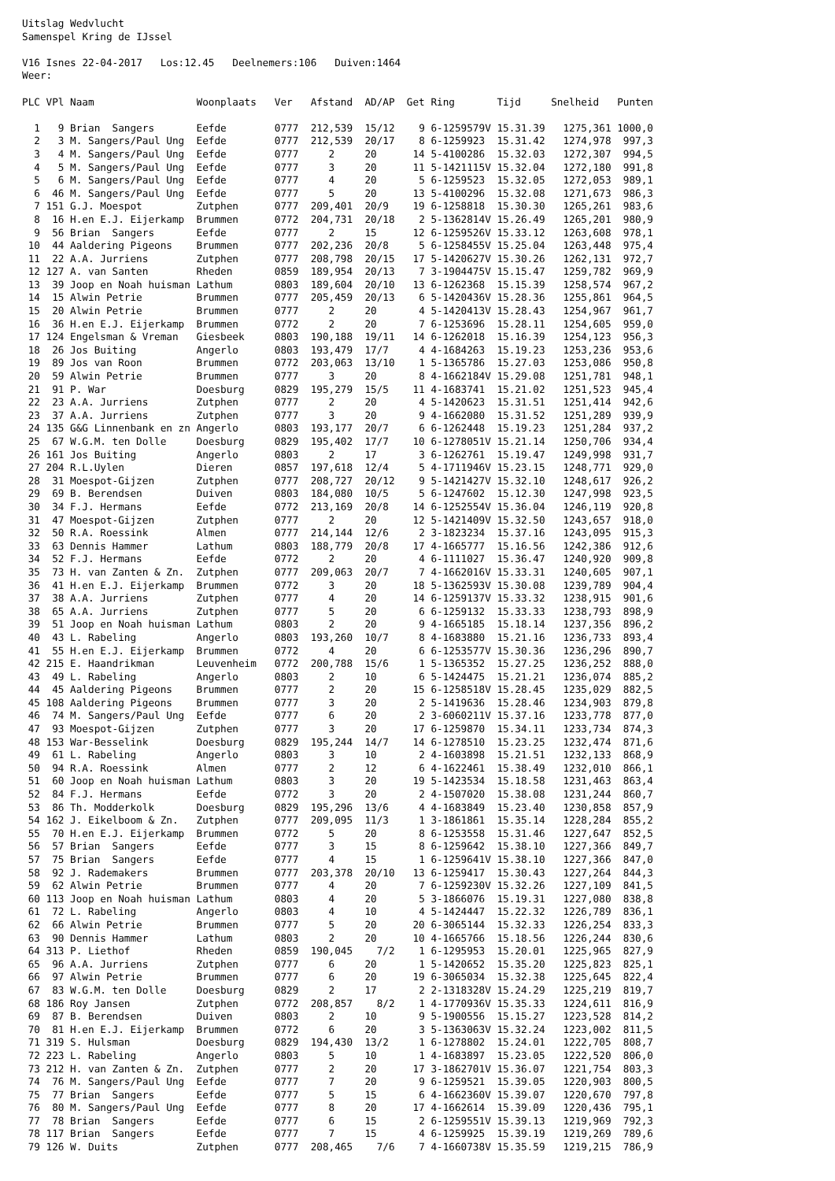Uitslag Wedvlucht Samenspel Kring de IJssel V16 Isnes 22-04-2017 Los:12.45 Deelnemers:106 Duiven:1464 Weer:
| PLC | VPl | Naam | Woonplaats | Ver | Afstand | AD/AP | Get | Ring | Tijd | Snelheid | Punten |
| --- | --- | --- | --- | --- | --- | --- | --- | --- | --- | --- | --- |
| 1 | 9 | Brian Sangers | Eefde | 0777 | 212,539 | 15/12 | 9 | 6-1259579V | 15.31.39 | 1275,361 | 1000,0 |
| 2 | 3 | M. Sangers/Paul Ung | Eefde | 0777 | 212,539 | 20/17 | 8 | 6-1259923 | 15.31.42 | 1274,978 | 997,3 |
| 3 | 4 | M. Sangers/Paul Ung | Eefde | 0777 | 2 | 20 | 14 | 5-4100286 | 15.32.03 | 1272,307 | 994,5 |
| 4 | 5 | M. Sangers/Paul Ung | Eefde | 0777 | 3 | 20 | 11 | 5-1421115V | 15.32.04 | 1272,180 | 991,8 |
| 5 | 6 | M. Sangers/Paul Ung | Eefde | 0777 | 4 | 20 | 5 | 6-1259523 | 15.32.05 | 1272,053 | 989,1 |
| 6 | 46 | M. Sangers/Paul Ung | Eefde | 0777 | 5 | 20 | 13 | 5-4100296 | 15.32.08 | 1271,673 | 986,3 |
| 7 | 151 | G.J. Moespot | Zutphen | 0777 | 209,401 | 20/9 | 19 | 6-1258818 | 15.30.30 | 1265,261 | 983,6 |
| 8 | 16 | H.en E.J. Eijerkamp | Brummen | 0772 | 204,731 | 20/18 | 2 | 5-1362814V | 15.26.49 | 1265,201 | 980,9 |
| 9 | 56 | Brian Sangers | Eefde | 0777 | 2 | 15 | 12 | 6-1259526V | 15.33.12 | 1263,608 | 978,1 |
| 10 | 44 | Aaldering Pigeons | Brummen | 0777 | 202,236 | 20/8 | 5 | 6-1258455V | 15.25.04 | 1263,448 | 975,4 |
| 11 | 22 | A.A. Jurriens | Zutphen | 0777 | 208,798 | 20/15 | 17 | 5-1420627V | 15.30.26 | 1262,131 | 972,7 |
| 12 | 127 | A. van Santen | Rheden | 0859 | 189,954 | 20/13 | 7 | 3-1904475V | 15.15.47 | 1259,782 | 969,9 |
| 13 | 39 | Joop en Noah huisman | Lathum | 0803 | 189,604 | 20/10 | 13 | 6-1262368 | 15.15.39 | 1258,574 | 967,2 |
| 14 | 15 | Alwin Petrie | Brummen | 0777 | 205,459 | 20/13 | 6 | 5-1420436V | 15.28.36 | 1255,861 | 964,5 |
| 15 | 20 | Alwin Petrie | Brummen | 0777 | 2 | 20 | 4 | 5-1420413V | 15.28.43 | 1254,967 | 961,7 |
| 16 | 36 | H.en E.J. Eijerkamp | Brummen | 0772 | 2 | 20 | 7 | 6-1253696 | 15.28.11 | 1254,605 | 959,0 |
| 17 | 124 | Engelsman & Vreman | Giesbeek | 0803 | 190,188 | 19/11 | 14 | 6-1262018 | 15.16.39 | 1254,123 | 956,3 |
| 18 | 26 | Jos Buiting | Angerlo | 0803 | 193,479 | 17/7 | 4 | 4-1684263 | 15.19.23 | 1253,236 | 953,6 |
| 19 | 89 | Jos van Roon | Brummen | 0772 | 203,063 | 13/10 | 1 | 5-1365786 | 15.27.03 | 1253,086 | 950,8 |
| 20 | 59 | Alwin Petrie | Brummen | 0777 | 3 | 20 | 8 | 4-1662184V | 15.29.08 | 1251,781 | 948,1 |
| 21 | 91 | P. War | Doesburg | 0829 | 195,279 | 15/5 | 11 | 4-1683741 | 15.21.02 | 1251,523 | 945,4 |
| 22 | 23 | A.A. Jurriens | Zutphen | 0777 | 2 | 20 | 4 | 5-1420623 | 15.31.51 | 1251,414 | 942,6 |
| 23 | 37 | A.A. Jurriens | Zutphen | 0777 | 3 | 20 | 9 | 4-1662080 | 15.31.52 | 1251,289 | 939,9 |
| 24 | 135 | G&G Linnenbank en zn | Angerlo | 0803 | 193,177 | 20/7 | 6 | 6-1262448 | 15.19.23 | 1251,284 | 937,2 |
| 25 | 67 | W.G.M. ten Dolle | Doesburg | 0829 | 195,402 | 17/7 | 10 | 6-1278051V | 15.21.14 | 1250,706 | 934,4 |
| 26 | 161 | Jos Buiting | Angerlo | 0803 | 2 | 17 | 3 | 6-1262761 | 15.19.47 | 1249,998 | 931,7 |
| 27 | 204 | R.L.Uylen | Dieren | 0857 | 197,618 | 12/4 | 5 | 4-1711946V | 15.23.15 | 1248,771 | 929,0 |
| 28 | 31 | Moespot-Gijzen | Zutphen | 0777 | 208,727 | 20/12 | 9 | 5-1421427V | 15.32.10 | 1248,617 | 926,2 |
| 29 | 69 | B. Berendsen | Duiven | 0803 | 184,080 | 10/5 | 5 | 6-1247602 | 15.12.30 | 1247,998 | 923,5 |
| 30 | 34 | F.J. Hermans | Eefde | 0772 | 213,169 | 20/8 | 14 | 6-1252554V | 15.36.04 | 1246,119 | 920,8 |
| 31 | 47 | Moespot-Gijzen | Zutphen | 0777 | 2 | 20 | 12 | 5-1421409V | 15.32.50 | 1243,657 | 918,0 |
| 32 | 50 | R.A. Roessink | Almen | 0777 | 214,144 | 12/6 | 2 | 3-1823234 | 15.37.16 | 1243,095 | 915,3 |
| 33 | 63 | Dennis Hammer | Lathum | 0803 | 188,779 | 20/8 | 17 | 4-1665777 | 15.16.56 | 1242,386 | 912,6 |
| 34 | 52 | F.J. Hermans | Eefde | 0772 | 2 | 20 | 4 | 6-1111027 | 15.36.47 | 1240,920 | 909,8 |
| 35 | 73 | H. van Zanten & Zn. | Zutphen | 0777 | 209,063 | 20/7 | 7 | 4-1662016V | 15.33.31 | 1240,605 | 907,1 |
| 36 | 41 | H.en E.J. Eijerkamp | Brummen | 0772 | 3 | 20 | 18 | 5-1362593V | 15.30.08 | 1239,789 | 904,4 |
| 37 | 38 | A.A. Jurriens | Zutphen | 0777 | 4 | 20 | 14 | 6-1259137V | 15.33.32 | 1238,915 | 901,6 |
| 38 | 65 | A.A. Jurriens | Zutphen | 0777 | 5 | 20 | 6 | 6-1259132 | 15.33.33 | 1238,793 | 898,9 |
| 39 | 51 | Joop en Noah huisman | Lathum | 0803 | 2 | 20 | 9 | 4-1665185 | 15.18.14 | 1237,356 | 896,2 |
| 40 | 43 | L. Rabeling | Angerlo | 0803 | 193,260 | 10/7 | 8 | 4-1683880 | 15.21.16 | 1236,733 | 893,4 |
| 41 | 55 | H.en E.J. Eijerkamp | Brummen | 0772 | 4 | 20 | 6 | 6-1253577V | 15.30.36 | 1236,296 | 890,7 |
| 42 | 215 | E. Haandrikman | Leuvenheim | 0772 | 200,788 | 15/6 | 1 | 5-1365352 | 15.27.25 | 1236,252 | 888,0 |
| 43 | 49 | L. Rabeling | Angerlo | 0803 | 2 | 10 | 6 | 5-1424475 | 15.21.21 | 1236,074 | 885,2 |
| 44 | 45 | Aaldering Pigeons | Brummen | 0777 | 2 | 20 | 15 | 6-1258518V | 15.28.45 | 1235,029 | 882,5 |
| 45 | 108 | Aaldering Pigeons | Brummen | 0777 | 3 | 20 | 2 | 5-1419636 | 15.28.46 | 1234,903 | 879,8 |
| 46 | 74 | M. Sangers/Paul Ung | Eefde | 0777 | 6 | 20 | 2 | 3-6060211V | 15.37.16 | 1233,778 | 877,0 |
| 47 | 93 | Moespot-Gijzen | Zutphen | 0777 | 3 | 20 | 17 | 6-1259870 | 15.34.11 | 1233,734 | 874,3 |
| 48 | 153 | War-Besselink | Doesburg | 0829 | 195,244 | 14/7 | 14 | 6-1278510 | 15.23.25 | 1232,474 | 871,6 |
| 49 | 61 | L. Rabeling | Angerlo | 0803 | 3 | 10 | 2 | 4-1603898 | 15.21.51 | 1232,133 | 868,9 |
| 50 | 94 | R.A. Roessink | Almen | 0777 | 2 | 12 | 6 | 4-1622461 | 15.38.49 | 1232,010 | 866,1 |
| 51 | 60 | Joop en Noah huisman | Lathum | 0803 | 3 | 20 | 19 | 5-1423534 | 15.18.58 | 1231,463 | 863,4 |
| 52 | 84 | F.J. Hermans | Eefde | 0772 | 3 | 20 | 2 | 4-1507020 | 15.38.08 | 1231,244 | 860,7 |
| 53 | 86 | Th. Modderkolk | Doesburg | 0829 | 195,296 | 13/6 | 4 | 4-1683849 | 15.23.40 | 1230,858 | 857,9 |
| 54 | 162 | J. Eikelboom & Zn. | Zutphen | 0777 | 209,095 | 11/3 | 1 | 3-1861861 | 15.35.14 | 1228,284 | 855,2 |
| 55 | 70 | H.en E.J. Eijerkamp | Brummen | 0772 | 5 | 20 | 8 | 6-1253558 | 15.31.46 | 1227,647 | 852,5 |
| 56 | 57 | Brian Sangers | Eefde | 0777 | 3 | 15 | 8 | 6-1259642 | 15.38.10 | 1227,366 | 849,7 |
| 57 | 75 | Brian Sangers | Eefde | 0777 | 4 | 15 | 1 | 6-1259641V | 15.38.10 | 1227,366 | 847,0 |
| 58 | 92 | J. Rademakers | Brummen | 0777 | 203,378 | 20/10 | 13 | 6-1259417 | 15.30.43 | 1227,264 | 844,3 |
| 59 | 62 | Alwin Petrie | Brummen | 0777 | 4 | 20 | 7 | 6-1259230V | 15.32.26 | 1227,109 | 841,5 |
| 60 | 113 | Joop en Noah huisman | Lathum | 0803 | 4 | 20 | 5 | 3-1866076 | 15.19.31 | 1227,080 | 838,8 |
| 61 | 72 | L. Rabeling | Angerlo | 0803 | 4 | 10 | 4 | 5-1424447 | 15.22.32 | 1226,789 | 836,1 |
| 62 | 66 | Alwin Petrie | Brummen | 0777 | 5 | 20 | 20 | 6-3065144 | 15.32.33 | 1226,254 | 833,3 |
| 63 | 90 | Dennis Hammer | Lathum | 0803 | 2 | 20 | 10 | 4-1665766 | 15.18.56 | 1226,244 | 830,6 |
| 64 | 313 | P. Liethof | Rheden | 0859 | 190,045 | 7/2 | 1 | 6-1295953 | 15.20.01 | 1225,965 | 827,9 |
| 65 | 96 | A.A. Jurriens | Zutphen | 0777 | 6 | 20 | 1 | 5-1420652 | 15.35.20 | 1225,823 | 825,1 |
| 66 | 97 | Alwin Petrie | Brummen | 0777 | 6 | 20 | 19 | 6-3065034 | 15.32.38 | 1225,645 | 822,4 |
| 67 | 83 | W.G.M. ten Dolle | Doesburg | 0829 | 2 | 17 | 2 | 2-1318328V | 15.24.29 | 1225,219 | 819,7 |
| 68 | 186 | Roy Jansen | Zutphen | 0772 | 208,857 | 8/2 | 1 | 4-1770936V | 15.35.33 | 1224,611 | 816,9 |
| 69 | 87 | B. Berendsen | Duiven | 0803 | 2 | 10 | 9 | 5-1900556 | 15.15.27 | 1223,528 | 814,2 |
| 70 | 81 | H.en E.J. Eijerkamp | Brummen | 0772 | 6 | 20 | 3 | 5-1363063V | 15.32.24 | 1223,002 | 811,5 |
| 71 | 319 | S. Hulsman | Doesburg | 0829 | 194,430 | 13/2 | 1 | 6-1278802 | 15.24.01 | 1222,705 | 808,7 |
| 72 | 223 | L. Rabeling | Angerlo | 0803 | 5 | 10 | 1 | 4-1683897 | 15.23.05 | 1222,520 | 806,0 |
| 73 | 212 | H. van Zanten & Zn. | Zutphen | 0777 | 2 | 20 | 17 | 3-1862701V | 15.36.07 | 1221,754 | 803,3 |
| 74 | 76 | M. Sangers/Paul Ung | Eefde | 0777 | 7 | 20 | 9 | 6-1259521 | 15.39.05 | 1220,903 | 800,5 |
| 75 | 77 | Brian Sangers | Eefde | 0777 | 5 | 15 | 6 | 4-1662360V | 15.39.07 | 1220,670 | 797,8 |
| 76 | 80 | M. Sangers/Paul Ung | Eefde | 0777 | 8 | 20 | 17 | 4-1662614 | 15.39.09 | 1220,436 | 795,1 |
| 77 | 78 | Brian Sangers | Eefde | 0777 | 6 | 15 | 2 | 6-1259551V | 15.39.13 | 1219,969 | 792,3 |
| 78 | 117 | Brian Sangers | Eefde | 0777 | 7 | 15 | 4 | 6-1259925 | 15.39.19 | 1219,269 | 789,6 |
| 79 | 126 | W. Duits | Zutphen | 0777 | 208,465 | 7/6 | 7 | 4-1660738V | 15.35.59 | 1219,215 | 786,9 |